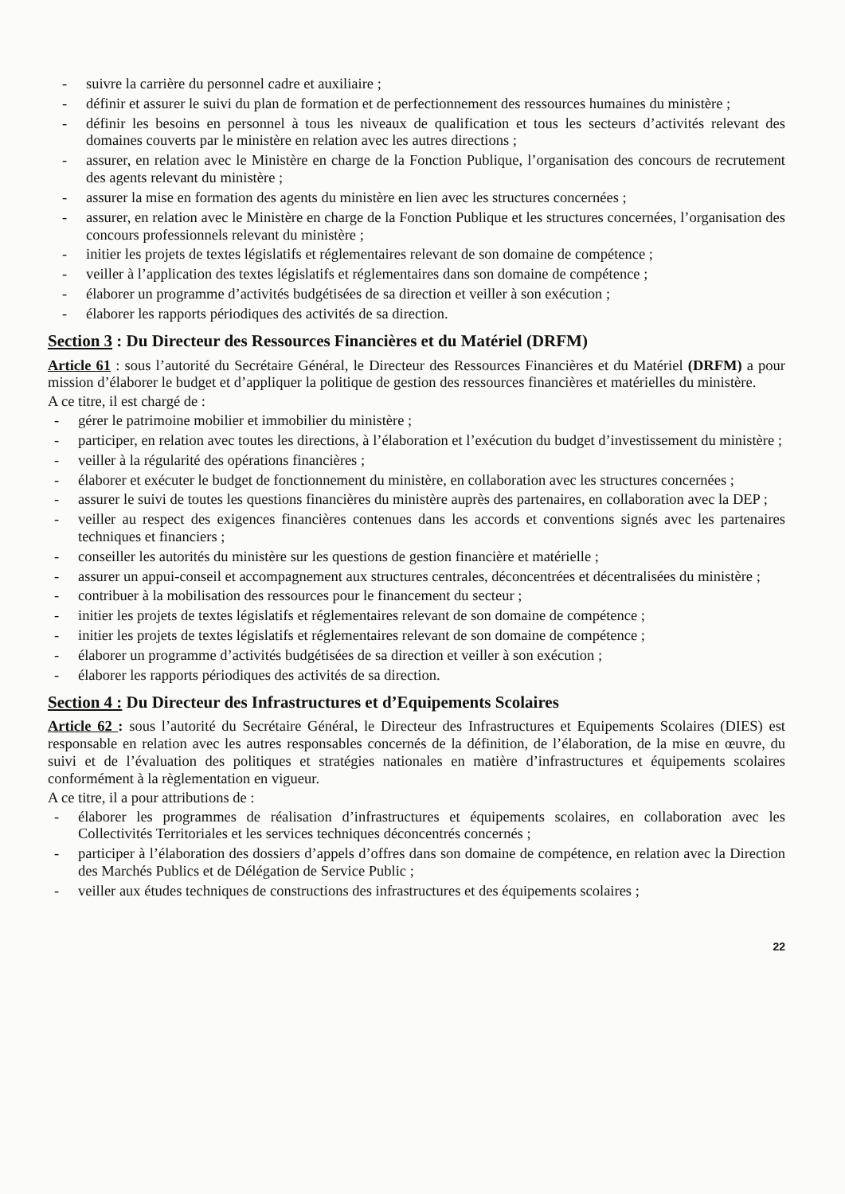- suivre la carrière du personnel cadre et auxiliaire ;
- définir et assurer le suivi du plan de formation et de perfectionnement des ressources humaines du ministère ;
- définir les besoins en personnel à tous les niveaux de qualification et tous les secteurs d’activités relevant des domaines couverts par le ministère en relation avec les autres directions ;
- assurer, en relation avec le Ministère en charge de la Fonction Publique, l’organisation des concours de recrutement des agents relevant du ministère ;
- assurer la mise en formation des agents du ministère en lien avec les structures concernées ;
- assurer, en relation avec le Ministère en charge de la Fonction Publique et les structures concernées, l’organisation des concours professionnels relevant du ministère ;
- initier les projets de textes législatifs et réglementaires relevant de son domaine de compétence ;
- veiller à l’application des textes législatifs et réglementaires dans son domaine de compétence ;
- élaborer un programme d’activités budgétisées de sa direction et veiller à son exécution ;
- élaborer les rapports périodiques des activités de sa direction.
Section 3 : Du Directeur des Ressources Financières et du Matériel (DRFM)
Article 61 : sous l’autorité du Secrétaire Général, le Directeur des Ressources Financières et du Matériel (DRFM) a pour mission d’élaborer le budget et d’appliquer la politique de gestion des ressources financières et matérielles du ministère.
A ce titre, il est chargé de :
- gérer le patrimoine mobilier et immobilier du ministère ;
- participer, en relation avec toutes les directions, à l’élaboration et l’exécution du budget d’investissement du ministère ;
- veiller à la régularité des opérations financières ;
- élaborer et exécuter le budget de fonctionnement du ministère, en collaboration avec les structures concernées ;
- assurer le suivi de toutes les questions financières du ministère auprès des partenaires, en collaboration avec la DEP ;
- veiller au respect des exigences financières contenues dans les accords et conventions signés avec les partenaires techniques et financiers ;
- conseiller les autorités du ministère sur les questions de gestion financière et matérielle ;
- assurer un appui-conseil et accompagnement aux structures centrales, déconcentrées et décentralisées du ministère ;
- contribuer à la mobilisation des ressources pour le financement du secteur ;
- initier les projets de textes législatifs et réglementaires relevant de son domaine de compétence ;
- initier les projets de textes législatifs et réglementaires relevant de son domaine de compétence ;
- élaborer un programme d’activités budgétisées de sa direction et veiller à son exécution ;
- élaborer les rapports périodiques des activités de sa direction.
Section 4 : Du Directeur des Infrastructures et d’Equipements Scolaires
Article 62 : sous l’autorité du Secrétaire Général, le Directeur des Infrastructures et Equipements Scolaires (DIES) est responsable en relation avec les autres responsables concernés de la définition, de l’élaboration, de la mise en œuvre, du suivi et de l’évaluation des politiques et stratégies nationales en matière d’infrastructures et équipements scolaires conformément à la règlementation en vigueur.
A ce titre, il a pour attributions de :
- élaborer les programmes de réalisation d’infrastructures et équipements scolaires, en collaboration avec les Collectivités Territoriales et les services techniques déconcentrés concernés ;
- participer à l’élaboration des dossiers d’appels d’offres dans son domaine de compétence, en relation avec la Direction des Marchés Publics et de Délégation de Service Public ;
- veiller aux études techniques de constructions des infrastructures et des équipements scolaires ;
22